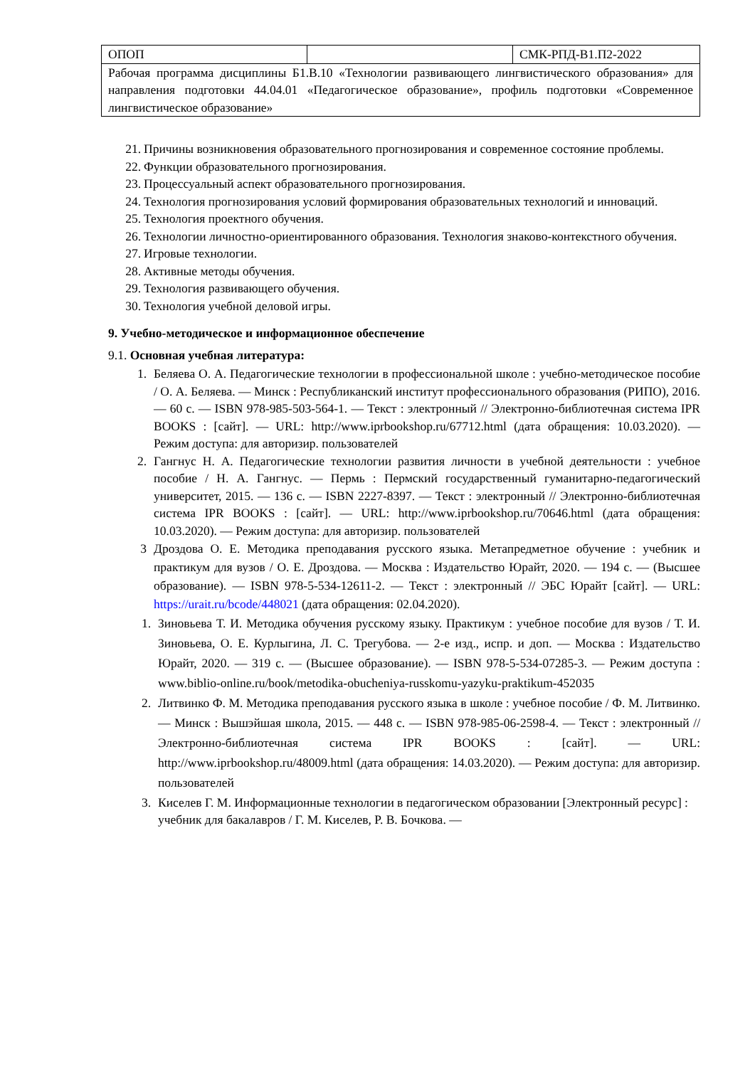| ОПОП | | СМК-РПД-В1.П2-2022 |
| Рабочая программа дисциплины Б1.В.10 «Технологии развивающего лингвистического образования» для направления подготовки 44.04.01 «Педагогическое образование», профиль подготовки «Современное лингвистическое образование» | | |
21. Причины возникновения образовательного прогнозирования и современное состояние проблемы.
22. Функции образовательного прогнозирования.
23. Процессуальный аспект образовательного прогнозирования.
24. Технология прогнозирования условий формирования образовательных технологий и инноваций.
25. Технология проектного обучения.
26. Технологии личностно-ориентированного образования. Технология знаково-контекстного обучения.
27. Игровые технологии.
28. Активные методы обучения.
29. Технология развивающего обучения.
30. Технология учебной деловой игры.
9. Учебно-методическое и информационное обеспечение
9.1. Основная учебная литература:
1. Беляева О. А. Педагогические технологии в профессиональной школе : учебно-методическое пособие / О. А. Беляева. — Минск : Республиканский институт профессионального образования (РИПО), 2016. — 60 c. — ISBN 978-985-503-564-1. — Текст : электронный // Электронно-библиотечная система IPR BOOKS : [сайт]. — URL: http://www.iprbookshop.ru/67712.html (дата обращения: 10.03.2020). — Режим доступа: для авторизир. пользователей
2. Гангнус Н. А. Педагогические технологии развития личности в учебной деятельности : учебное пособие / Н. А. Гангнус. — Пермь : Пермский государственный гуманитарно-педагогический университет, 2015. — 136 c. — ISBN 2227-8397. — Текст : электронный // Электронно-библиотечная система IPR BOOKS : [сайт]. — URL: http://www.iprbookshop.ru/70646.html (дата обращения: 10.03.2020). — Режим доступа: для авторизир. пользователей
3 Дроздова О. Е. Методика преподавания русского языка. Метапредметное обучение : учебник и практикум для вузов / О. Е. Дроздова. — Москва : Издательство Юрайт, 2020. — 194 с. — (Высшее образование). — ISBN 978-5-534-12611-2. — Текст : электронный // ЭБС Юрайт [сайт]. — URL: https://urait.ru/bcode/448021 (дата обращения: 02.04.2020).
1. Зиновьева Т. И. Методика обучения русскому языку. Практикум : учебное пособие для вузов / Т. И. Зиновьева, О. Е. Курлыгина, Л. С. Трегубова. — 2-е изд., испр. и доп. — Москва : Издательство Юрайт, 2020. — 319 с. — (Высшее образование). — ISBN 978-5-534-07285-3. — Режим доступа : www.biblio-online.ru/book/metodika-obucheniya-russkomu-yazyku-praktikum-452035
2. Литвинко Ф. М. Методика преподавания русского языка в школе : учебное пособие / Ф. М. Литвинко. — Минск : Вышэйшая школа, 2015. — 448 c. — ISBN 978-985-06-2598-4. — Текст : электронный // Электронно-библиотечная система IPR BOOKS : [сайт]. — URL: http://www.iprbookshop.ru/48009.html (дата обращения: 14.03.2020). — Режим доступа: для авторизир. пользователей
3. Киселев Г. М. Информационные технологии в педагогическом образовании [Электронный ресурс] : учебник для бакалавров / Г. М. Киселев, Р. В. Бочкова. —